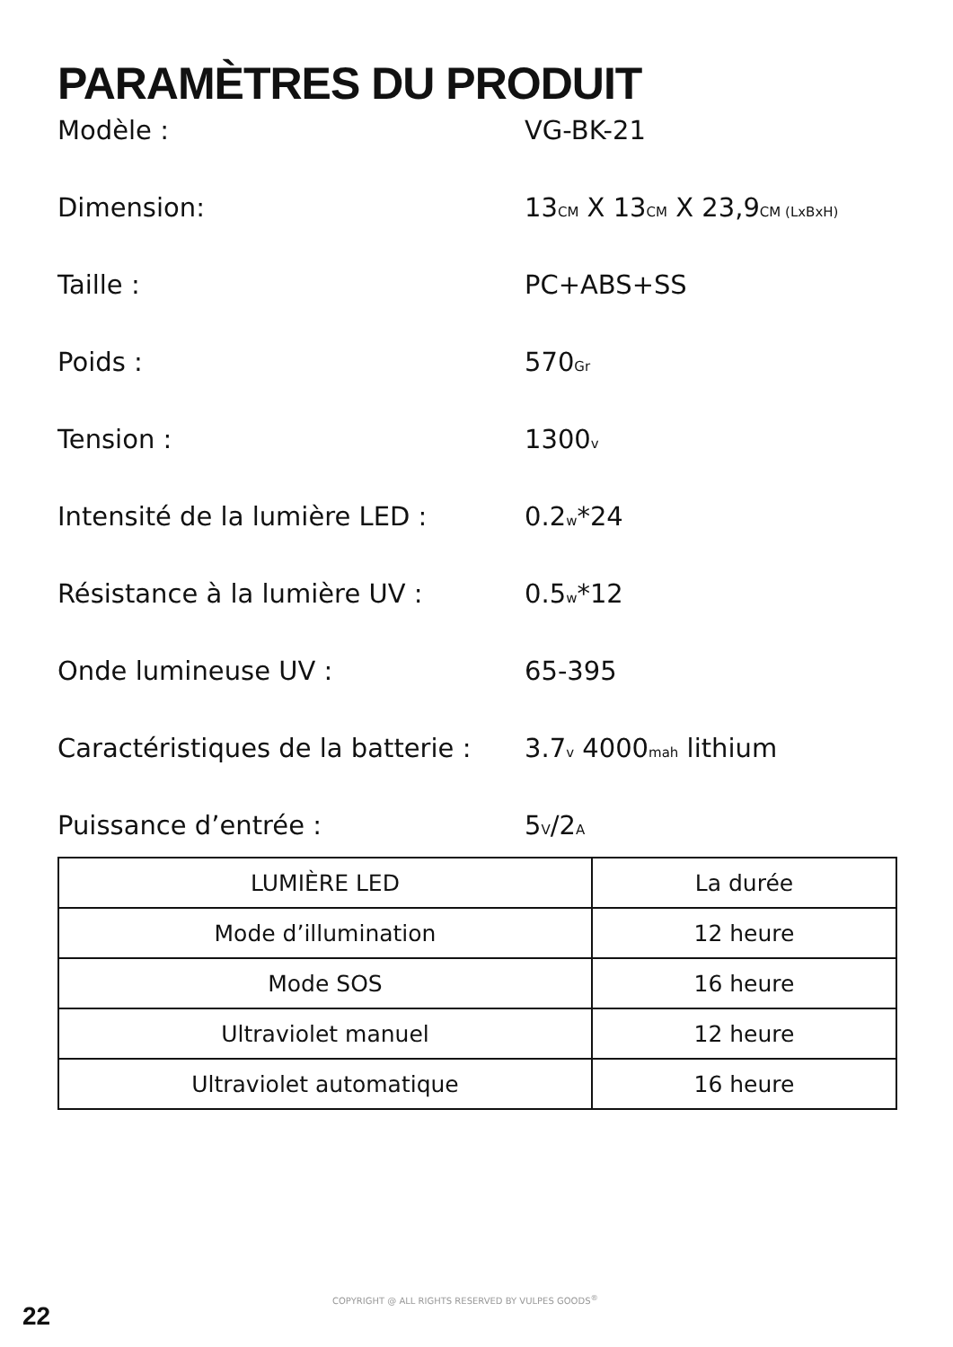PARAMÈTRES DU PRODUIT
Modèle : VG-BK-21
Dimension: 13CM X 13CM X 23,9CM (LxBxH)
Taille : PC+ABS+SS
Poids : 570Gr
Tension : 1300v
Intensité de la lumière LED : 0.2w*24
Résistance à la lumière UV : 0.5w*12
Onde lumineuse UV : 65-395
Caractéristiques de la batterie :
3.7v 4000mah lithium
Puissance d’entrée : 5V/2A
| LUMIÈRE LED | La durée |
| Mode d’illumination | 12 heure |
| Mode SOS | 16 heure |
| Ultraviolet manuel | 12 heure |
| Ultraviolet automatique | 16 heure |
COPYRIGHT @ ALL RIGHTS RESERVED BY VULPES GOODS<sup>®</sup>
22